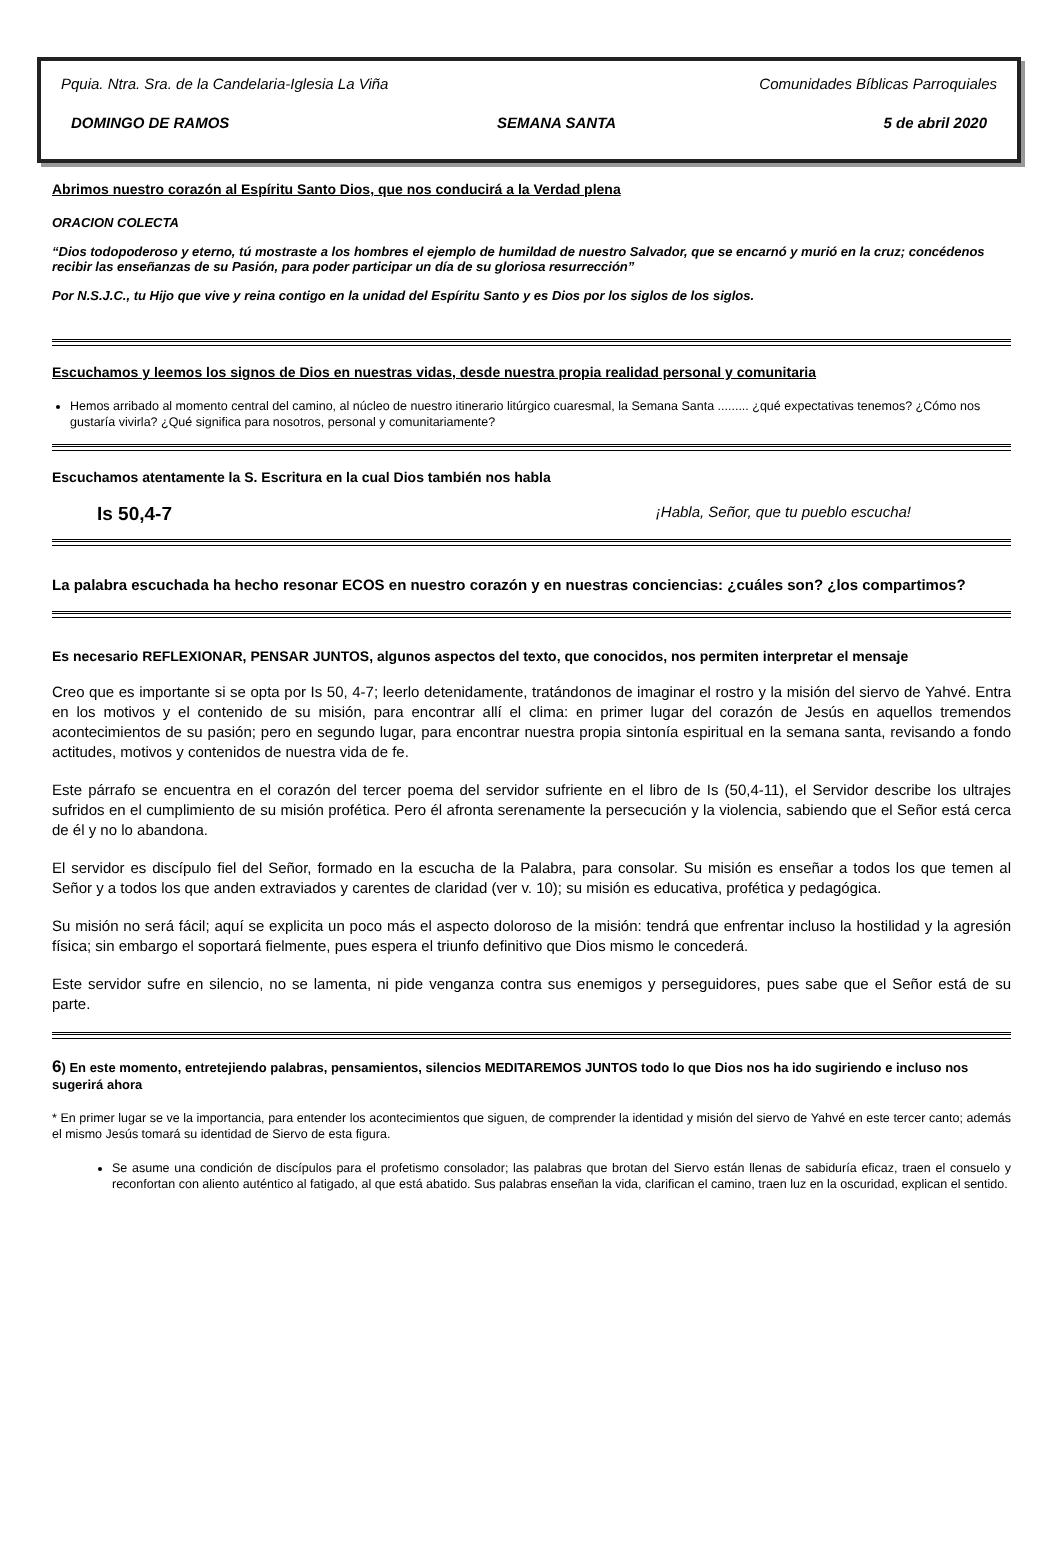Pquia. Ntra. Sra. de la Candelaria-Iglesia La Viña Comunidades Bíblicas Parroquiales
DOMINGO DE RAMOS SEMANA SANTA 5 de abril 2020
Abrimos nuestro corazón al Espíritu Santo Dios, que nos conducirá a la Verdad plena
ORACION COLECTA
“Dios todopoderoso y eterno, tú mostraste a los hombres el ejemplo de humildad de nuestro Salvador, que se encarnó y murió en la cruz; concédenos recibir las enseñanzas de su Pasión, para poder participar un día de su gloriosa resurrección”
Por N.S.J.C., tu Hijo que vive y reina contigo en la unidad del Espíritu Santo y es Dios por los siglos de los siglos.
Escuchamos y leemos los signos de Dios en nuestras vidas, desde nuestra propia realidad personal y comunitaria
Hemos arribado al momento central del camino, al núcleo de nuestro itinerario litúrgico cuaresmal, la Semana Santa ......... ¿qué expectativas tenemos? ¿Cómo nos gustaría vivirla? ¿Qué significa para nosotros, personal y comunitariamente?
Escuchamos atentamente la S. Escritura en la cual Dios también nos habla
Is 50,4-7 ¡Habla, Señor, que tu pueblo escucha!
La palabra escuchada ha hecho resonar ECOS en nuestro corazón y en nuestras conciencias: ¿cuáles son? ¿los compartimos?
Es necesario REFLEXIONAR, PENSAR JUNTOS, algunos aspectos del texto, que conocidos, nos permiten interpretar el mensaje
Creo que es importante si se opta por Is 50, 4-7; leerlo detenidamente, tratándonos de imaginar el rostro y la misión del siervo de Yahvé. Entra en los motivos y el contenido de su misión, para encontrar allí el clima: en primer lugar del corazón de Jesús en aquellos tremendos acontecimientos de su pasión; pero en segundo lugar, para encontrar nuestra propia sintonía espiritual en la semana santa, revisando a fondo actitudes, motivos y contenidos de nuestra vida de fe.
Este párrafo se encuentra en el corazón del tercer poema del servidor sufriente en el libro de Is (50,4-11), el Servidor describe los ultrajes sufridos en el cumplimiento de su misión profética. Pero él afronta serenamente la persecución y la violencia, sabiendo que el Señor está cerca de él y no lo abandona.
El servidor es discípulo fiel del Señor, formado en la escucha de la Palabra, para consolar. Su misión es enseñar a todos los que temen al Señor y a todos los que anden extraviados y carentes de claridad (ver v. 10); su misión es educativa, profética y pedagógica.
Su misión no será fácil; aquí se explicita un poco más el aspecto doloroso de la misión: tendrá que enfrentar incluso la hostilidad y la agresión física; sin embargo el soportará fielmente, pues espera el triunfo definitivo que Dios mismo le concederá.
Este servidor sufre en silencio, no se lamenta, ni pide venganza contra sus enemigos y perseguidores, pues sabe que el Señor está de su parte.
6) En este momento, entretejiendo palabras, pensamientos, silencios MEDITAREMOS JUNTOS todo lo que Dios nos ha ido sugiriendo e incluso nos sugerirá ahora
* En primer lugar se ve la importancia, para entender los acontecimientos que siguen, de comprender la identidad y misión del siervo de Yahvé en este tercer canto; además el mismo Jesús tomará su identidad de Siervo de esta figura.
Se asume una condición de discípulos para el profetismo consolador; las palabras que brotan del Siervo están llenas de sabiduría eficaz, traen el consuelo y reconfortan con aliento auténtico al fatigado, al que está abatido. Sus palabras enseñan la vida, clarifican el camino, traen luz en la oscuridad, explican el sentido.